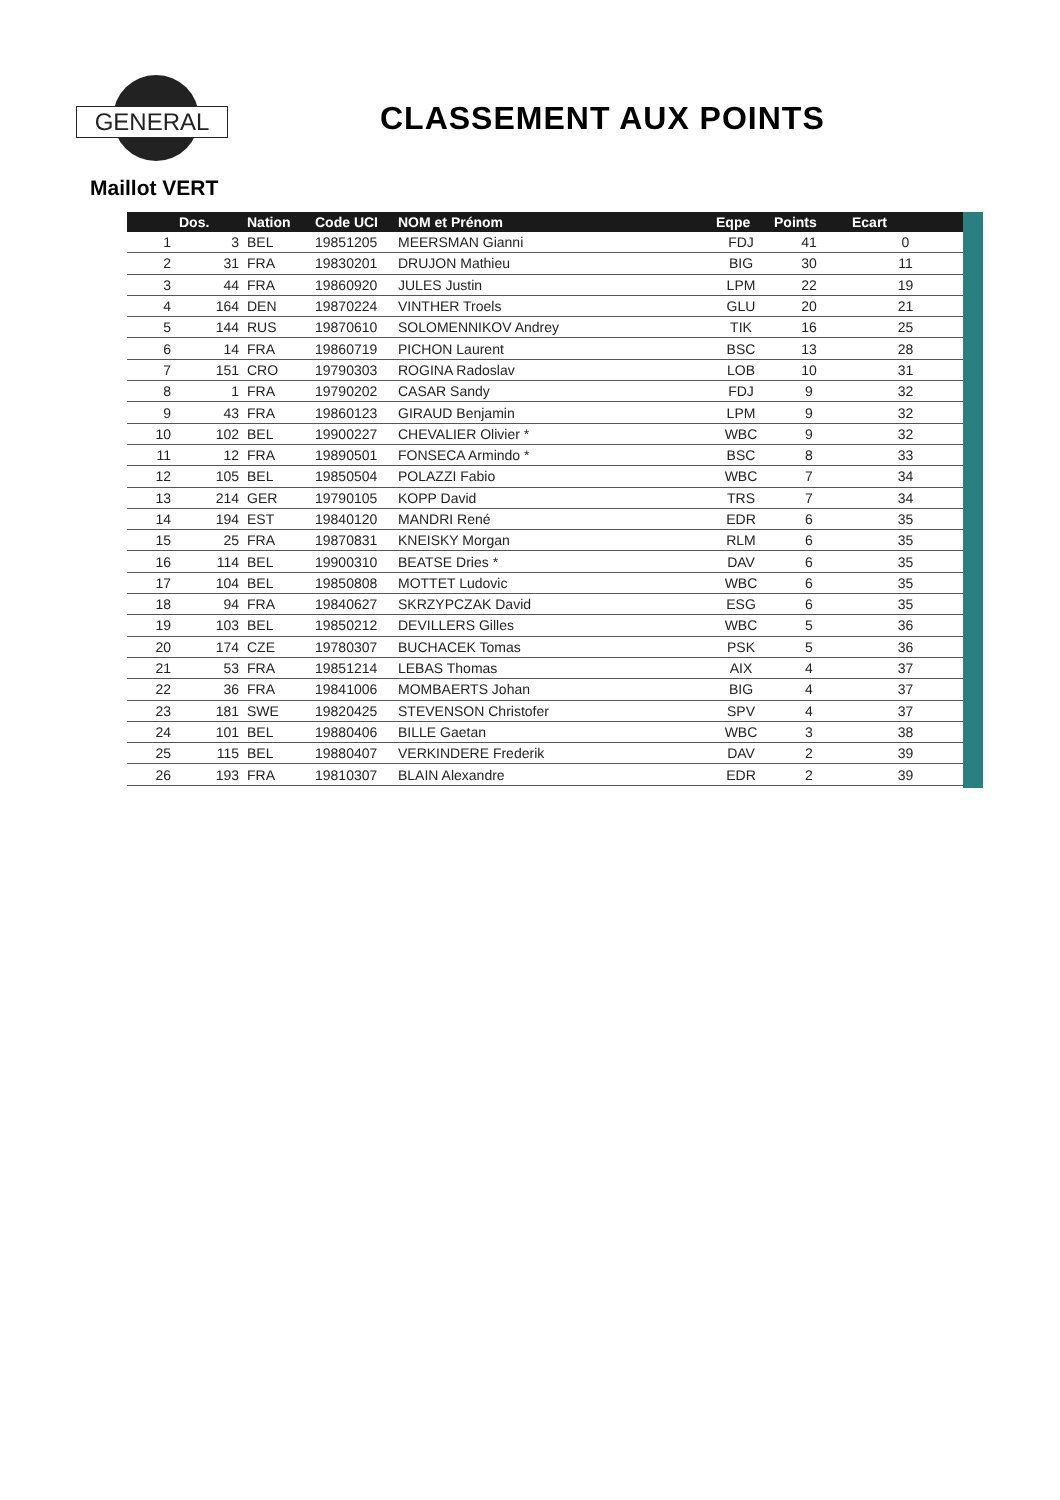GENERAL CLASSEMENT AUX POINTS
Maillot VERT
| | Dos. | Nation | Code UCI | NOM et Prénom | Eqpe | Points | Ecart |
| --- | --- | --- | --- | --- | --- | --- | --- |
| 1 | 3 | BEL | 19851205 | MEERSMAN Gianni | FDJ | 41 | 0 |
| 2 | 31 | FRA | 19830201 | DRUJON Mathieu | BIG | 30 | 11 |
| 3 | 44 | FRA | 19860920 | JULES Justin | LPM | 22 | 19 |
| 4 | 164 | DEN | 19870224 | VINTHER Troels | GLU | 20 | 21 |
| 5 | 144 | RUS | 19870610 | SOLOMENNIKOV Andrey | TIK | 16 | 25 |
| 6 | 14 | FRA | 19860719 | PICHON Laurent | BSC | 13 | 28 |
| 7 | 151 | CRO | 19790303 | ROGINA Radoslav | LOB | 10 | 31 |
| 8 | 1 | FRA | 19790202 | CASAR Sandy | FDJ | 9 | 32 |
| 9 | 43 | FRA | 19860123 | GIRAUD Benjamin | LPM | 9 | 32 |
| 10 | 102 | BEL | 19900227 | CHEVALIER Olivier * | WBC | 9 | 32 |
| 11 | 12 | FRA | 19890501 | FONSECA Armindo * | BSC | 8 | 33 |
| 12 | 105 | BEL | 19850504 | POLAZZI Fabio | WBC | 7 | 34 |
| 13 | 214 | GER | 19790105 | KOPP David | TRS | 7 | 34 |
| 14 | 194 | EST | 19840120 | MANDRI René | EDR | 6 | 35 |
| 15 | 25 | FRA | 19870831 | KNEISKY Morgan | RLM | 6 | 35 |
| 16 | 114 | BEL | 19900310 | BEATSE Dries * | DAV | 6 | 35 |
| 17 | 104 | BEL | 19850808 | MOTTET Ludovic | WBC | 6 | 35 |
| 18 | 94 | FRA | 19840627 | SKRZYPCZAK David | ESG | 6 | 35 |
| 19 | 103 | BEL | 19850212 | DEVILLERS Gilles | WBC | 5 | 36 |
| 20 | 174 | CZE | 19780307 | BUCHACEK Tomas | PSK | 5 | 36 |
| 21 | 53 | FRA | 19851214 | LEBAS Thomas | AIX | 4 | 37 |
| 22 | 36 | FRA | 19841006 | MOMBAERTS Johan | BIG | 4 | 37 |
| 23 | 181 | SWE | 19820425 | STEVENSON Christofer | SPV | 4 | 37 |
| 24 | 101 | BEL | 19880406 | BILLE Gaetan | WBC | 3 | 38 |
| 25 | 115 | BEL | 19880407 | VERKINDERE Frederik | DAV | 2 | 39 |
| 26 | 193 | FRA | 19810307 | BLAIN Alexandre | EDR | 2 | 39 |